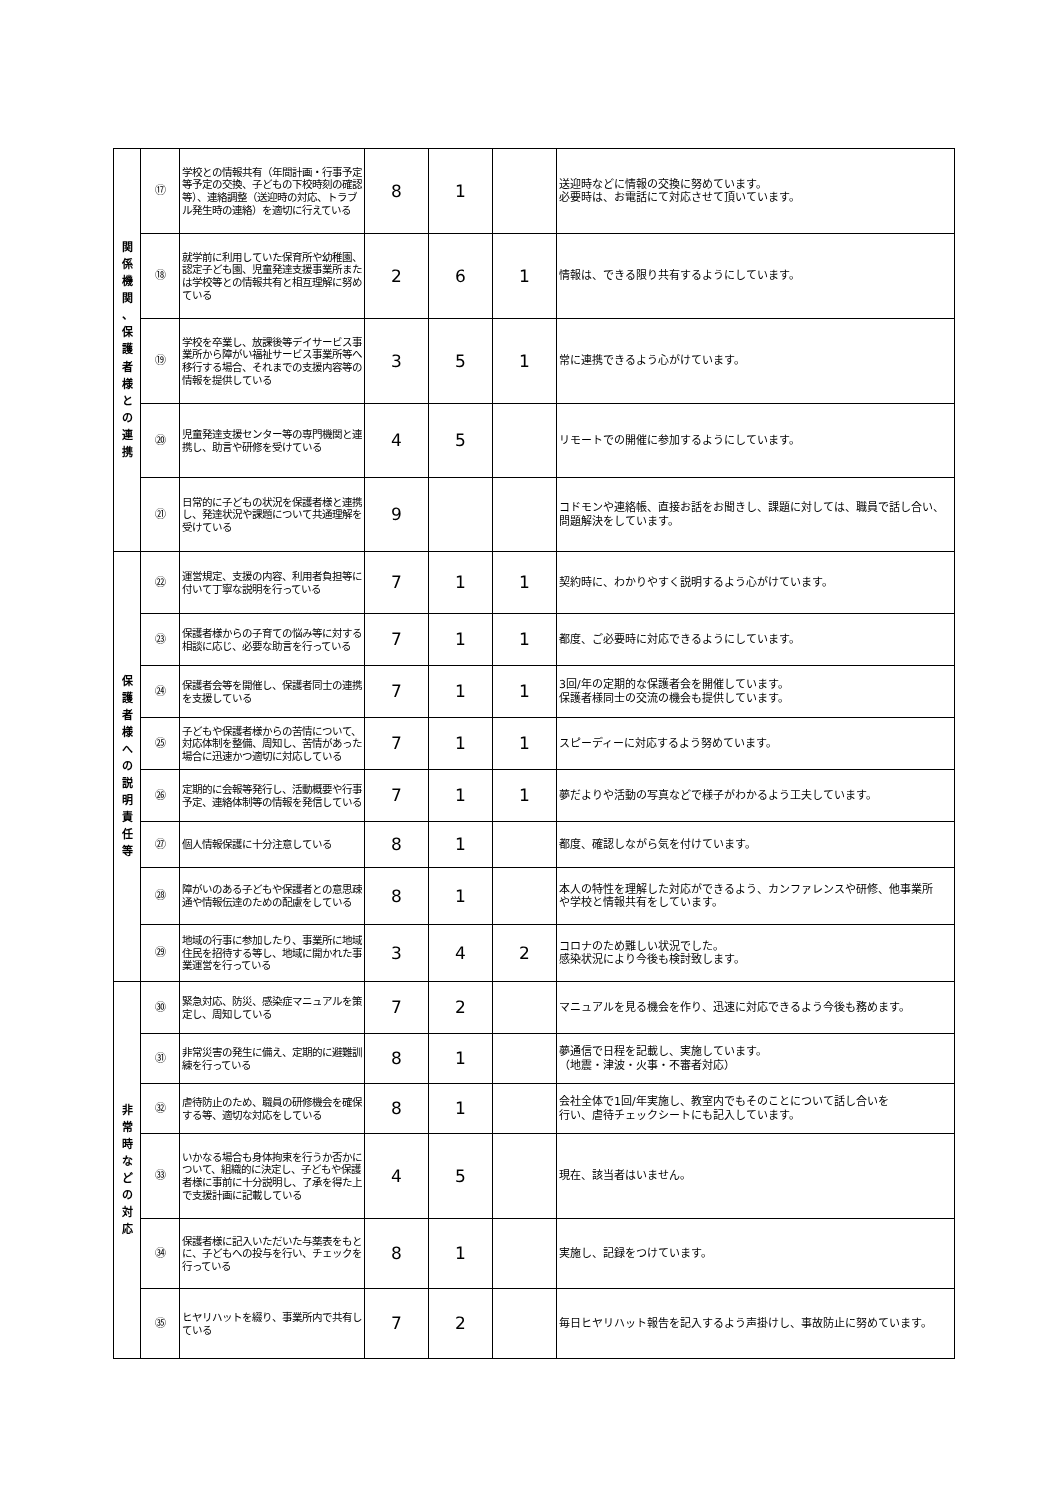| 関 係 機 関 、 保 護 者 様 と の 連 携 | ⑰ | 学校との情報共有（年間計画・行事予定等予定の交換、子どもの下校時刻の確認等）、連絡調整（送迎時の対応、トラブル発生時の連絡）を適切に行えている | 8 | 1 | | 送迎時などに情報の交換に努めています。 必要時は、お電話にて対応させて頂いています。 |
| | ⑱ | 就学前に利用していた保育所や幼稚園、認定子ども園、児童発達支援事業所または学校等との情報共有と相互理解に努めている | 2 | 6 | 1 | 情報は、できる限り共有するようにしています。 |
| | ⑲ | 学校を卒業し、放課後等デイサービス事業所から障がい福祉サービス事業所等へ移行する場合、それまでの支援内容等の情報を提供している | 3 | 5 | 1 | 常に連携できるよう心がけています。 |
| | ⑳ | 児童発達支援センター等の専門機関と連携し、助言や研修を受けている | 4 | 5 | | リモートでの開催に参加するようにしています。 |
| | ㉑ | 日常的に子どもの状況を保護者様と連携し、発達状況や課題について共通理解を受けている | 9 | | | コドモンや連絡帳、直接お話をお聞きし、課題に対しては、職員で話し合い、 問題解決をしています。 |
| 保 護 者 様 へ の 説 明 責 任 等 | ㉒ | 運営規定、支援の内容、利用者負担等に付いて丁寧な説明を行っている | 7 | 1 | 1 | 契約時に、わかりやすく説明するよう心がけています。 |
| | ㉓ | 保護者様からの子育ての悩み等に対する相談に応じ、必要な助言を行っている | 7 | 1 | 1 | 都度、ご必要時に対応できるようにしています。 |
| | ㉔ | 保護者会等を開催し、保護者同士の連携を支援している | 7 | 1 | 1 | 3回/年の定期的な保護者会を開催しています。 保護者様同士の交流の機会も提供しています。 |
| | ㉕ | 子どもや保護者様からの苦情について、対応体制を整備、周知し、苦情があった場合に迅速かつ適切に対応している | 7 | 1 | 1 | スピーディーに対応するよう努めています。 |
| | ㉖ | 定期的に会報等発行し、活動概要や行事予定、連絡体制等の情報を発信している | 7 | 1 | 1 | 夢だよりや活動の写真などで様子がわかるよう工夫しています。 |
| | ㉗ | 個人情報保護に十分注意している | 8 | 1 | | 都度、確認しながら気を付けています。 |
| | ㉘ | 障がいのある子どもや保護者との意思疎通や情報伝達のための配慮をしている | 8 | 1 | | 本人の特性を理解した対応ができるよう、カンファレンスや研修、他事業所 や学校と情報共有をしています。 |
| | ㉙ | 地域の行事に参加したり、事業所に地域住民を招待する等し、地域に開かれた事業運営を行っている | 3 | 4 | 2 | コロナのため難しい状況でした。 感染状況により今後も検討致します。 |
| 非 常 時 な ど の 対 応 | ㉚ | 緊急対応、防災、感染症マニュアルを策定し、周知している | 7 | 2 | | マニュアルを見る機会を作り、迅速に対応できるよう今後も務めます。 |
| | ㉛ | 非常災害の発生に備え、定期的に避難訓練を行っている | 8 | 1 | | 夢通信で日程を記載し、実施しています。 （地震・津波・火事・不審者対応） |
| | ㉜ | 虐待防止のため、職員の研修機会を確保する等、適切な対応をしている | 8 | 1 | | 会社全体で1回/年実施し、教室内でもそのことについて話し合いを 行い、虐待チェックシートにも記入しています。 |
| | ㉝ | いかなる場合も身体拘束を行うか否かについて、組織的に決定し、子どもや保護者様に事前に十分説明し、了承を得た上で支援計画に記載している | 4 | 5 | | 現在、該当者はいません。 |
| | ㉞ | 保護者様に記入いただいた与薬表をもとに、子どもへの投与を行い、チェックを行っている | 8 | 1 | | 実施し、記録をつけています。 |
| | ㉟ | ヒヤリハットを綴り、事業所内で共有している | 7 | 2 | | 毎日ヒヤリハット報告を記入するよう声掛けし、事故防止に努めています。 |